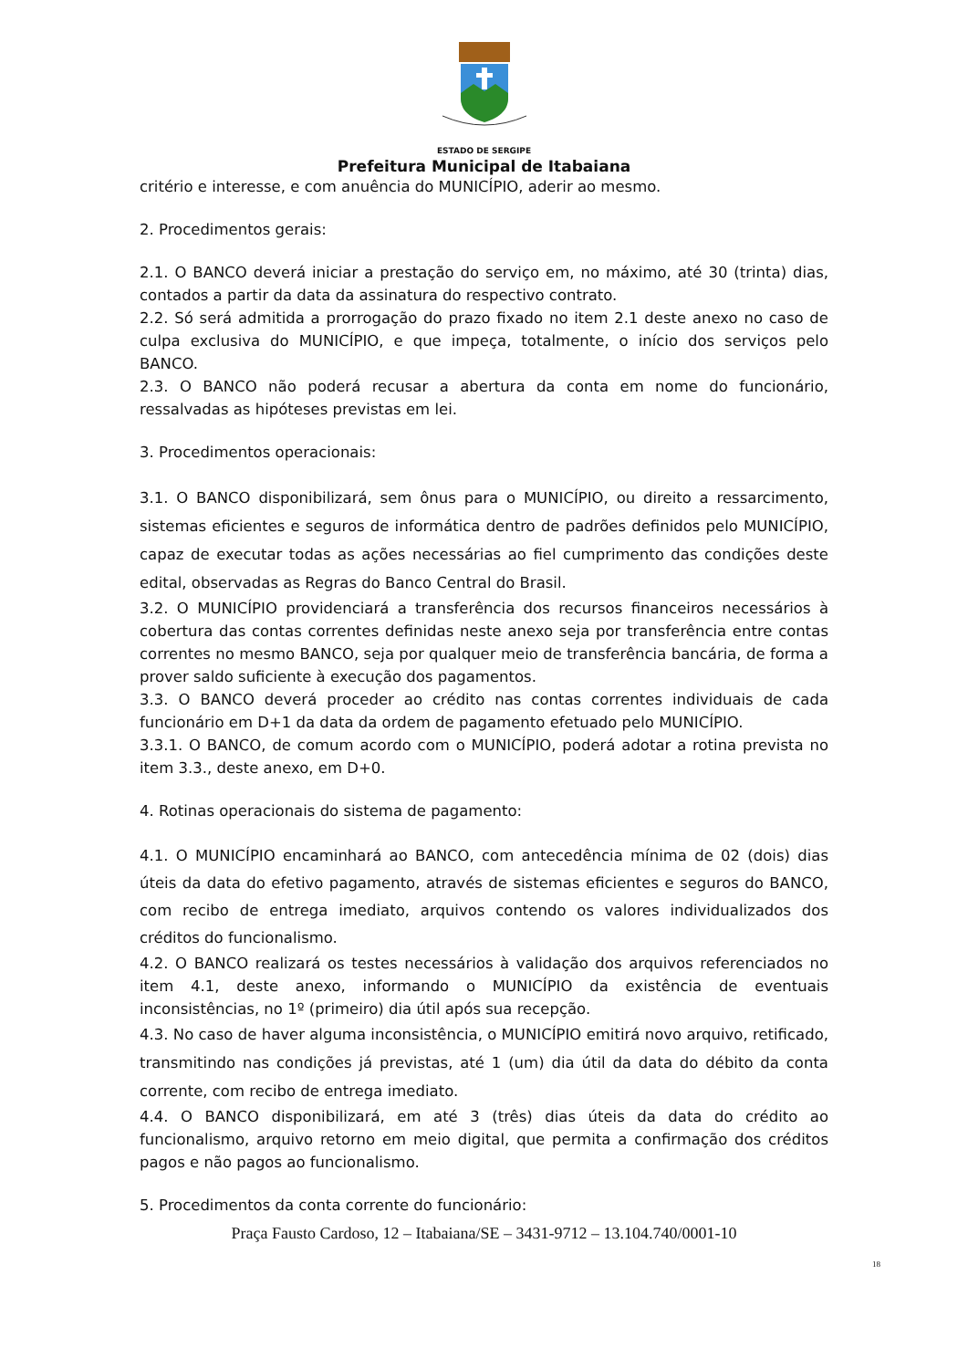ESTADO DE SERGIPE
Prefeitura Municipal de Itabaiana
critério e interesse, e com anuência do MUNICÍPIO, aderir ao mesmo.
2. Procedimentos gerais:
2.1. O BANCO deverá iniciar a prestação do serviço em, no máximo, até 30 (trinta) dias, contados a partir da data da assinatura do respectivo contrato.
2.2. Só será admitida a prorrogação do prazo fixado no item 2.1 deste anexo no caso de culpa exclusiva do MUNICÍPIO, e que impeça, totalmente, o início dos serviços pelo BANCO.
2.3. O BANCO não poderá recusar a abertura da conta em nome do funcionário, ressalvadas as hipóteses previstas em lei.
3. Procedimentos operacionais:
3.1. O BANCO disponibilizará, sem ônus para o MUNICÍPIO, ou direito a ressarcimento, sistemas eficientes e seguros de informática dentro de padrões definidos pelo MUNICÍPIO, capaz de executar todas as ações necessárias ao fiel cumprimento das condições deste edital, observadas as Regras do Banco Central do Brasil.
3.2. O MUNICÍPIO providenciará a transferência dos recursos financeiros necessários à cobertura das contas correntes definidas neste anexo seja por transferência entre contas correntes no mesmo BANCO, seja por qualquer meio de transferência bancária, de forma a prover saldo suficiente à execução dos pagamentos.
3.3. O BANCO deverá proceder ao crédito nas contas correntes individuais de cada funcionário em D+1 da data da ordem de pagamento efetuado pelo MUNICÍPIO.
3.3.1. O BANCO, de comum acordo com o MUNICÍPIO, poderá adotar a rotina prevista no item 3.3., deste anexo, em D+0.
4. Rotinas operacionais do sistema de pagamento:
4.1. O MUNICÍPIO encaminhará ao BANCO, com antecedência mínima de 02 (dois) dias úteis da data do efetivo pagamento, através de sistemas eficientes e seguros do BANCO, com recibo de entrega imediato, arquivos contendo os valores individualizados dos créditos do funcionalismo.
4.2. O BANCO realizará os testes necessários à validação dos arquivos referenciados no item 4.1, deste anexo, informando o MUNICÍPIO da existência de eventuais inconsistências, no 1º (primeiro) dia útil após sua recepção.
4.3. No caso de haver alguma inconsistência, o MUNICÍPIO emitirá novo arquivo, retificado, transmitindo nas condições já previstas, até 1 (um) dia útil da data do débito da conta corrente, com recibo de entrega imediato.
4.4. O BANCO disponibilizará, em até 3 (três) dias úteis da data do crédito ao funcionalismo, arquivo retorno em meio digital, que permita a confirmação dos créditos pagos e não pagos ao funcionalismo.
5. Procedimentos da conta corrente do funcionário:
Praça Fausto Cardoso, 12 – Itabaiana/SE – 3431-9712 – 13.104.740/0001-10
18